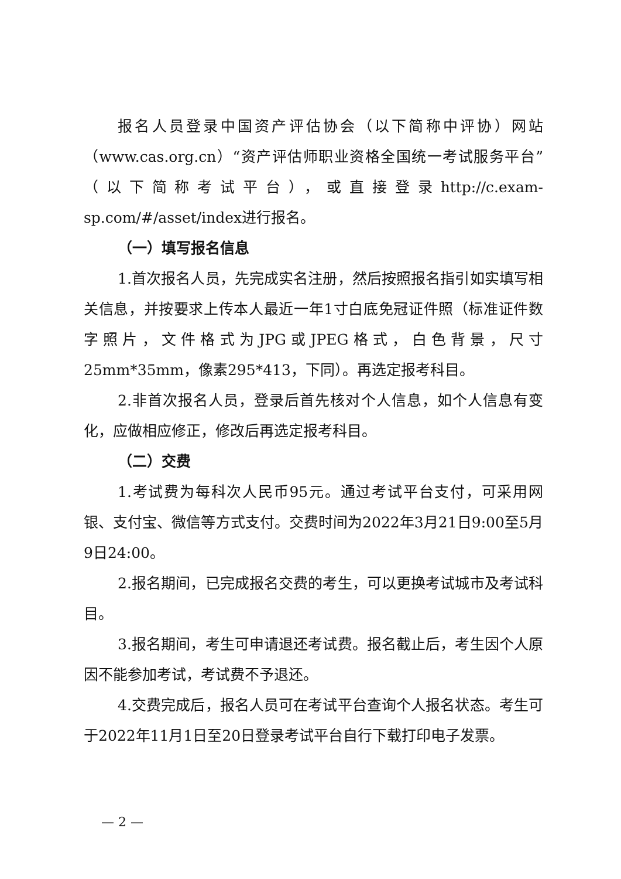报名人员登录中国资产评估协会（以下简称中评协）网站（www.cas.org.cn）“资产评估师职业资格全国统一考试服务平台”（以下简称考试平台），或直接登录http://c.exam-sp.com/#/asset/index进行报名。
（一）填写报名信息
1.首次报名人员，先完成实名注册，然后按照报名指引如实填写相关信息，并按要求上传本人最近一年1寸白底免冠证件照（标准证件数字照片，文件格式为JPG或JPEG格式，白色背景，尺寸25mm*35mm，像素295*413，下同）。再选定报考科目。
2.非首次报名人员，登录后首先核对个人信息，如个人信息有变化，应做相应修正，修改后再选定报考科目。
（二）交费
1.考试费为每科次人民币95元。通过考试平台支付，可采用网银、支付宝、微信等方式支付。交费时间为2022年3月21日9:00至5月9日24:00。
2.报名期间，已完成报名交费的考生，可以更换考试城市及考试科目。
3.报名期间，考生可申请退还考试费。报名截止后，考生因个人原因不能参加考试，考试费不予退还。
4.交费完成后，报名人员可在考试平台查询个人报名状态。考生可于2022年11月1日至20日登录考试平台自行下载打印电子发票。
— 2 —